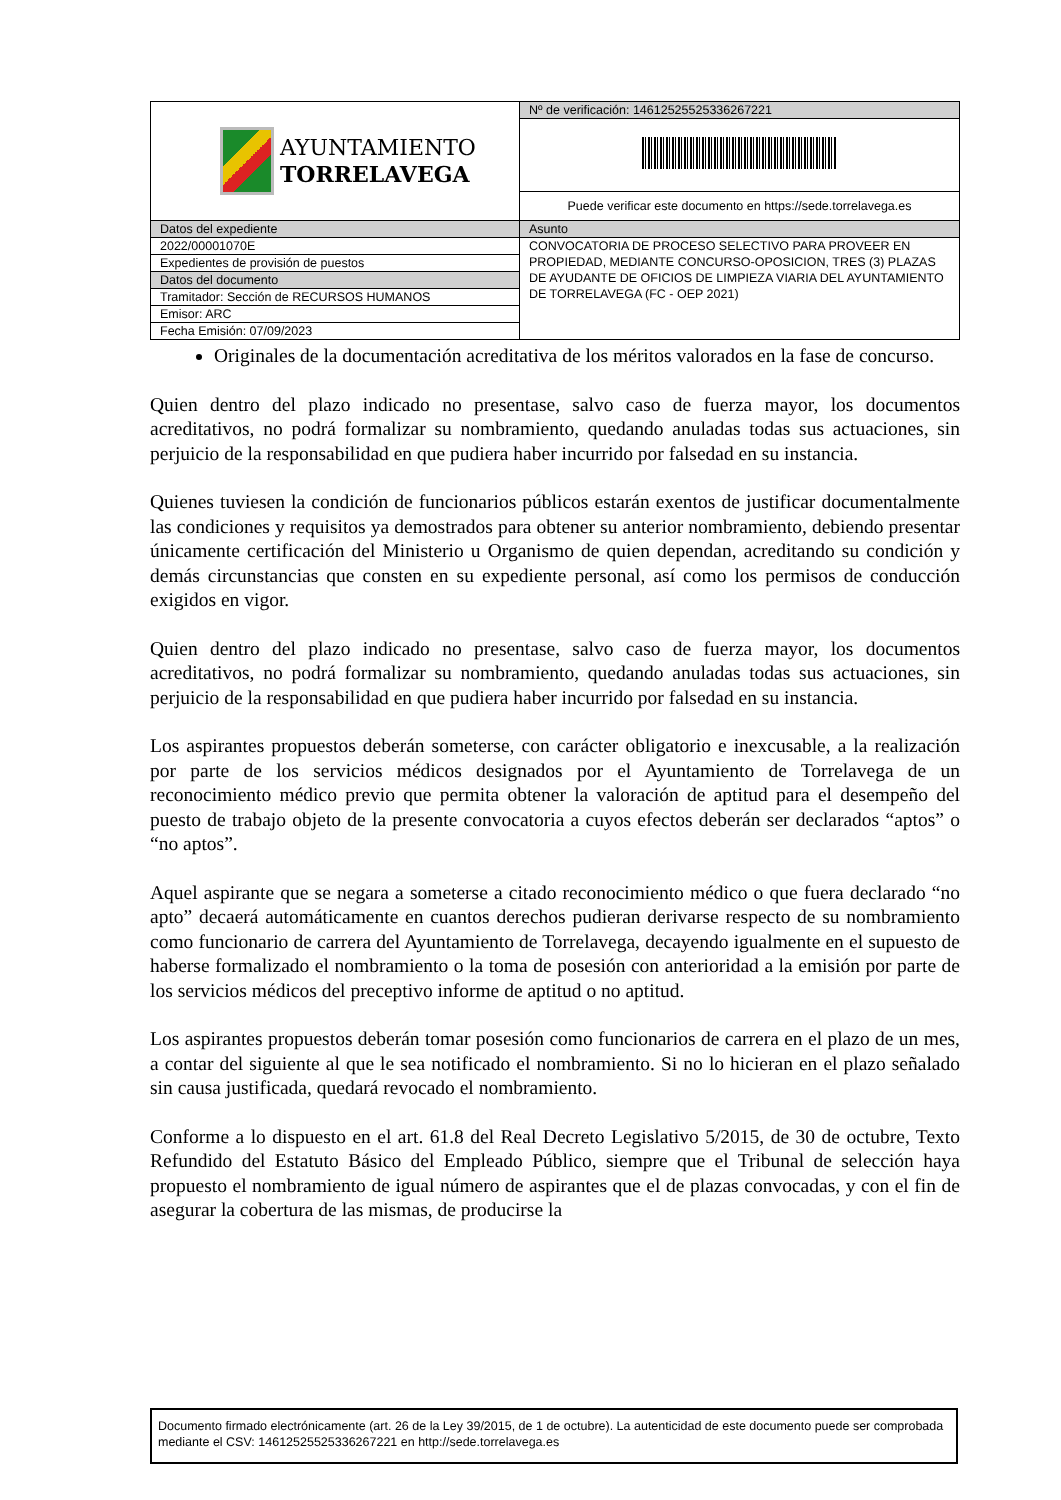| AYUNTAMIENTO TORRELAVEGA | Nº de verificación: 14612525525336267221 |
| | Puede verificar este documento en https://sede.torrelavega.es |
| Datos del expediente | Asunto |
| 2022/00001070E | CONVOCATORIA DE PROCESO SELECTIVO PARA PROVEER EN PROPIEDAD, MEDIANTE CONCURSO-OPOSICION, TRES (3) PLAZAS DE AYUDANTE DE OFICIOS DE LIMPIEZA VIARIA DEL AYUNTAMIENTO DE TORRELAVEGA (FC - OEP 2021) |
| Expedientes de provisión de puestos | |
| Datos del documento | |
| Tramitador: Sección de RECURSOS HUMANOS | |
| Emisor: ARC | |
| Fecha Emisión: 07/09/2023 | |
Originales de la documentación acreditativa de los méritos valorados en la fase de concurso.
Quien dentro del plazo indicado no presentase, salvo caso de fuerza mayor, los documentos acreditativos, no podrá formalizar su nombramiento, quedando anuladas todas sus actuaciones, sin perjuicio de la responsabilidad en que pudiera haber incurrido por falsedad en su instancia.
Quienes tuviesen la condición de funcionarios públicos estarán exentos de justificar documentalmente las condiciones y requisitos ya demostrados para obtener su anterior nombramiento, debiendo presentar únicamente certificación del Ministerio u Organismo de quien dependan, acreditando su condición y demás circunstancias que consten en su expediente personal, así como los permisos de conducción exigidos en vigor.
Quien dentro del plazo indicado no presentase, salvo caso de fuerza mayor, los documentos acreditativos, no podrá formalizar su nombramiento, quedando anuladas todas sus actuaciones, sin perjuicio de la responsabilidad en que pudiera haber incurrido por falsedad en su instancia.
Los aspirantes propuestos deberán someterse, con carácter obligatorio e inexcusable, a la realización por parte de los servicios médicos designados por el Ayuntamiento de Torrelavega de un reconocimiento médico previo que permita obtener la valoración de aptitud para el desempeño del puesto de trabajo objeto de la presente convocatoria a cuyos efectos deberán ser declarados “aptos” o “no aptos”.
Aquel aspirante que se negara a someterse a citado reconocimiento médico o que fuera declarado “no apto” decaerá automáticamente en cuantos derechos pudieran derivarse respecto de su nombramiento como funcionario de carrera del Ayuntamiento de Torrelavega, decayendo igualmente en el supuesto de haberse formalizado el nombramiento o la toma de posesión con anterioridad a la emisión por parte de los servicios médicos del preceptivo informe de aptitud o no aptitud.
Los aspirantes propuestos deberán tomar posesión como funcionarios de carrera en el plazo de un mes, a contar del siguiente al que le sea notificado el nombramiento. Si no lo hicieran en el plazo señalado sin causa justificada, quedará revocado el nombramiento.
Conforme a lo dispuesto en el art. 61.8 del Real Decreto Legislativo 5/2015, de 30 de octubre, Texto Refundido del Estatuto Básico del Empleado Público, siempre que el Tribunal de selección haya propuesto el nombramiento de igual número de aspirantes que el de plazas convocadas, y con el fin de asegurar la cobertura de las mismas, de producirse la
Documento firmado electrónicamente (art. 26 de la Ley 39/2015, de 1 de octubre). La autenticidad de este documento puede ser comprobada mediante el CSV: 14612525525336267221 en http://sede.torrelavega.es